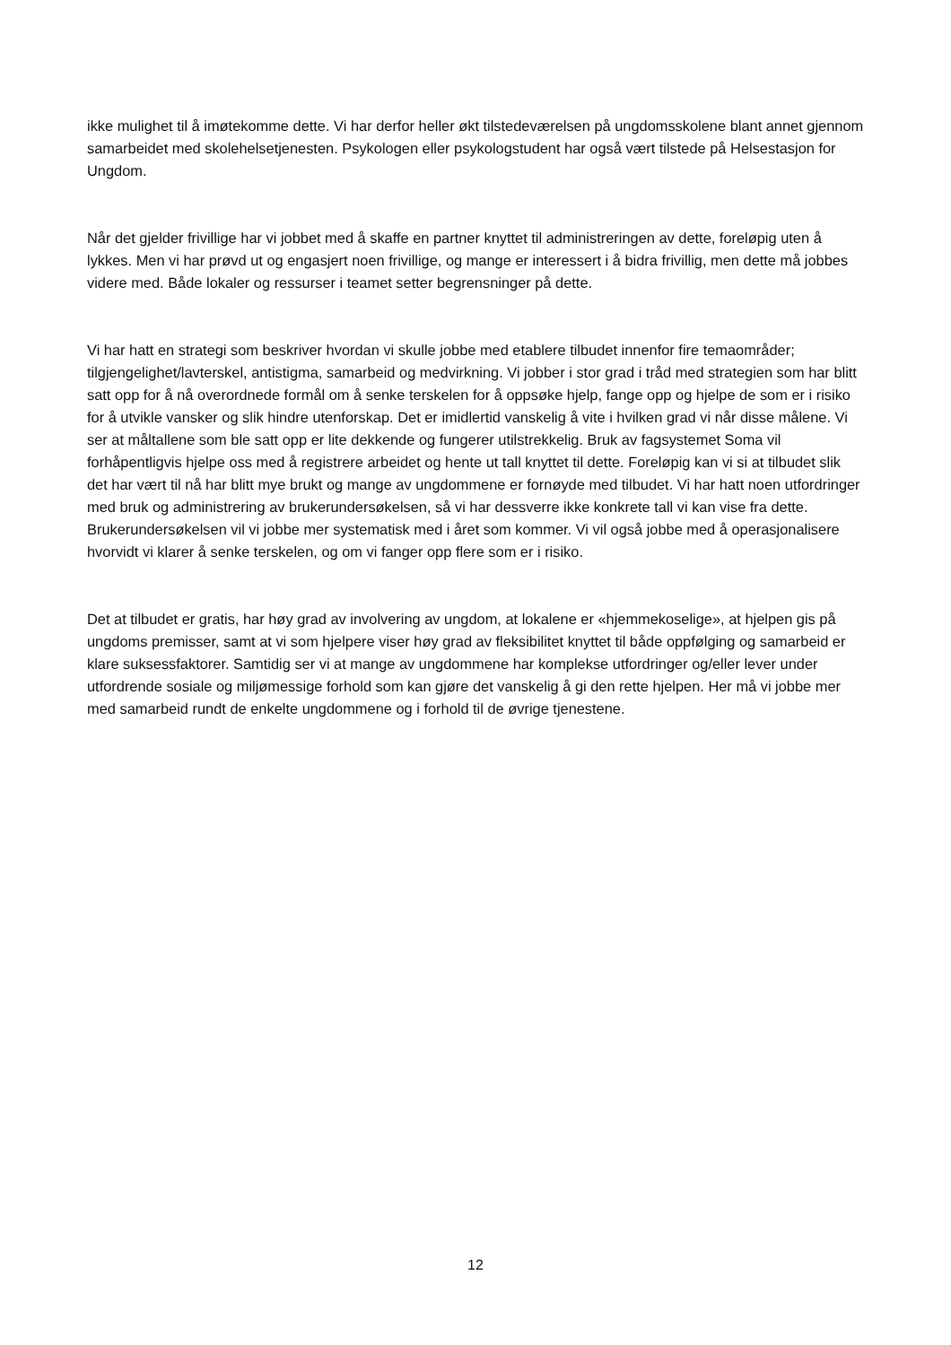ikke mulighet til å imøtekomme dette. Vi har derfor heller økt tilstedeværelsen på ungdomsskolene blant annet gjennom samarbeidet med skolehelsetjenesten. Psykologen eller psykologstudent har også vært tilstede på Helsestasjon for Ungdom.
Når det gjelder frivillige har vi jobbet med å skaffe en partner knyttet til administreringen av dette, foreløpig uten å lykkes. Men vi har prøvd ut og engasjert noen frivillige, og mange er interessert i å bidra frivillig, men dette må jobbes videre med. Både lokaler og ressurser i teamet setter begrensninger på dette.
Vi har hatt en strategi som beskriver hvordan vi skulle jobbe med etablere tilbudet innenfor fire temaområder; tilgjengelighet/lavterskel, antistigma, samarbeid og medvirkning. Vi jobber i stor grad i tråd med strategien som har blitt satt opp for å nå overordnede formål om å senke terskelen for å oppsøke hjelp, fange opp og hjelpe de som er i risiko for å utvikle vansker og slik hindre utenforskap. Det er imidlertid vanskelig å vite i hvilken grad vi når disse målene. Vi ser at måltallene som ble satt opp er lite dekkende og fungerer utilstrekkelig. Bruk av fagsystemet Soma vil forhåpentligvis hjelpe oss med å registrere arbeidet og hente ut tall knyttet til dette. Foreløpig kan vi si at tilbudet slik det har vært til nå har blitt mye brukt og mange av ungdommene er fornøyde med tilbudet. Vi har hatt noen utfordringer med bruk og administrering av brukerundersøkelsen, så vi har dessverre ikke konkrete tall vi kan vise fra dette. Brukerundersøkelsen vil vi jobbe mer systematisk med i året som kommer. Vi vil også jobbe med å operasjonalisere hvorvidt vi klarer å senke terskelen, og om vi fanger opp flere som er i risiko.
Det at tilbudet er gratis, har høy grad av involvering av ungdom, at lokalene er «hjemmekoselige», at hjelpen gis på ungdoms premisser, samt at vi som hjelpere viser høy grad av fleksibilitet knyttet til både oppfølging og samarbeid er klare suksessfaktorer. Samtidig ser vi at mange av ungdommene har komplekse utfordringer og/eller lever under utfordrende sosiale og miljømessige forhold som kan gjøre det vanskelig å gi den rette hjelpen. Her må vi jobbe mer med samarbeid rundt de enkelte ungdommene og i forhold til de øvrige tjenestene.
12